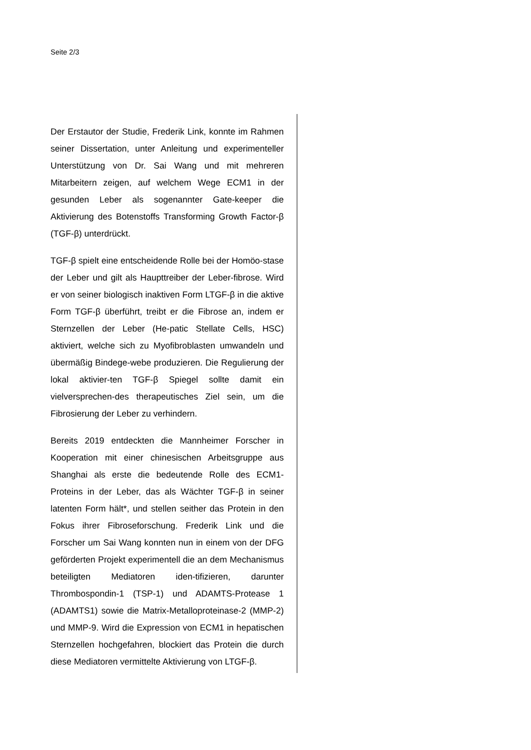Seite 2/3
Der Erstautor der Studie, Frederik Link, konnte im Rahmen seiner Dissertation, unter Anleitung und experimenteller Unterstützung von Dr. Sai Wang und mit mehreren Mitarbeitern zeigen, auf welchem Wege ECM1 in der gesunden Leber als sogenannter Gate-keeper die Aktivierung des Botenstoffs Transforming Growth Factor-β (TGF-β) unterdrückt.
TGF-β spielt eine entscheidende Rolle bei der Homöo-stase der Leber und gilt als Haupttreiber der Leber-fibrose. Wird er von seiner biologisch inaktiven Form LTGF-β in die aktive Form TGF-β überführt, treibt er die Fibrose an, indem er Sternzellen der Leber (He-patic Stellate Cells, HSC) aktiviert, welche sich zu Myofibroblasten umwandeln und übermäßig Bindege-webe produzieren. Die Regulierung der lokal aktivier-ten TGF-β Spiegel sollte damit ein vielversprechen-des therapeutisches Ziel sein, um die Fibrosierung der Leber zu verhindern.
Bereits 2019 entdeckten die Mannheimer Forscher in Kooperation mit einer chinesischen Arbeitsgruppe aus Shanghai als erste die bedeutende Rolle des ECM1-Proteins in der Leber, das als Wächter TGF-β in seiner latenten Form hält*, und stellen seither das Protein in den Fokus ihrer Fibroseforschung. Frederik Link und die Forscher um Sai Wang konnten nun in einem von der DFG geförderten Projekt experimentell die an dem Mechanismus beteiligten Mediatoren iden-tifizieren, darunter Thrombospondin-1 (TSP-1) und ADAMTS-Protease 1 (ADAMTS1) sowie die Matrix-Metalloproteinase-2 (MMP-2) und MMP-9. Wird die Expression von ECM1 in hepatischen Sternzellen hochgefahren, blockiert das Protein die durch diese Mediatoren vermittelte Aktivierung von LTGF-β.